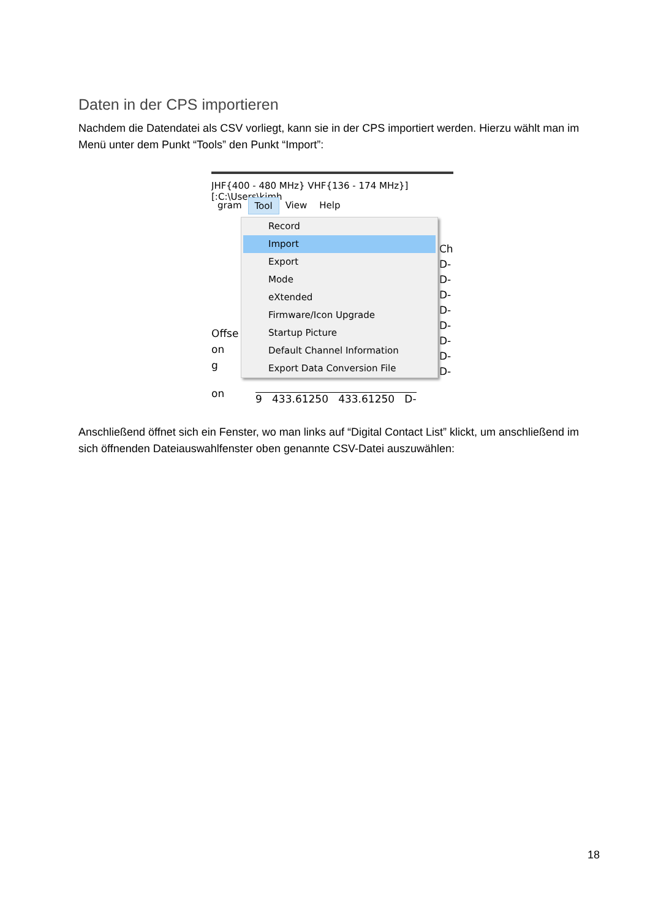Daten in der CPS importieren
Nachdem die Datendatei als CSV vorliegt, kann sie in der CPS importiert werden. Hierzu wählt man im Menü unter dem Punkt “Tools” den Punkt “Import”:
JHF{400 - 480 MHz} VHF{136 - 174 MHz}][:C:\Users\kimh
gram Tool View Help
Offse
on
g
on
Ch
D-
D-
D-
D-
D-
D-
D-
D-
Record
Import
Export
Mode
eXtended
Firmware/Icon Upgrade
Startup Picture
Default Channel Information
Export Data Conversion File
9 433.61250 433.61250 D-
Anschließend öffnet sich ein Fenster, wo man links auf “Digital Contact List” klickt, um anschließend im sich öffnenden Dateiauswahlfenster oben genannte CSV-Datei auszuwählen:
18